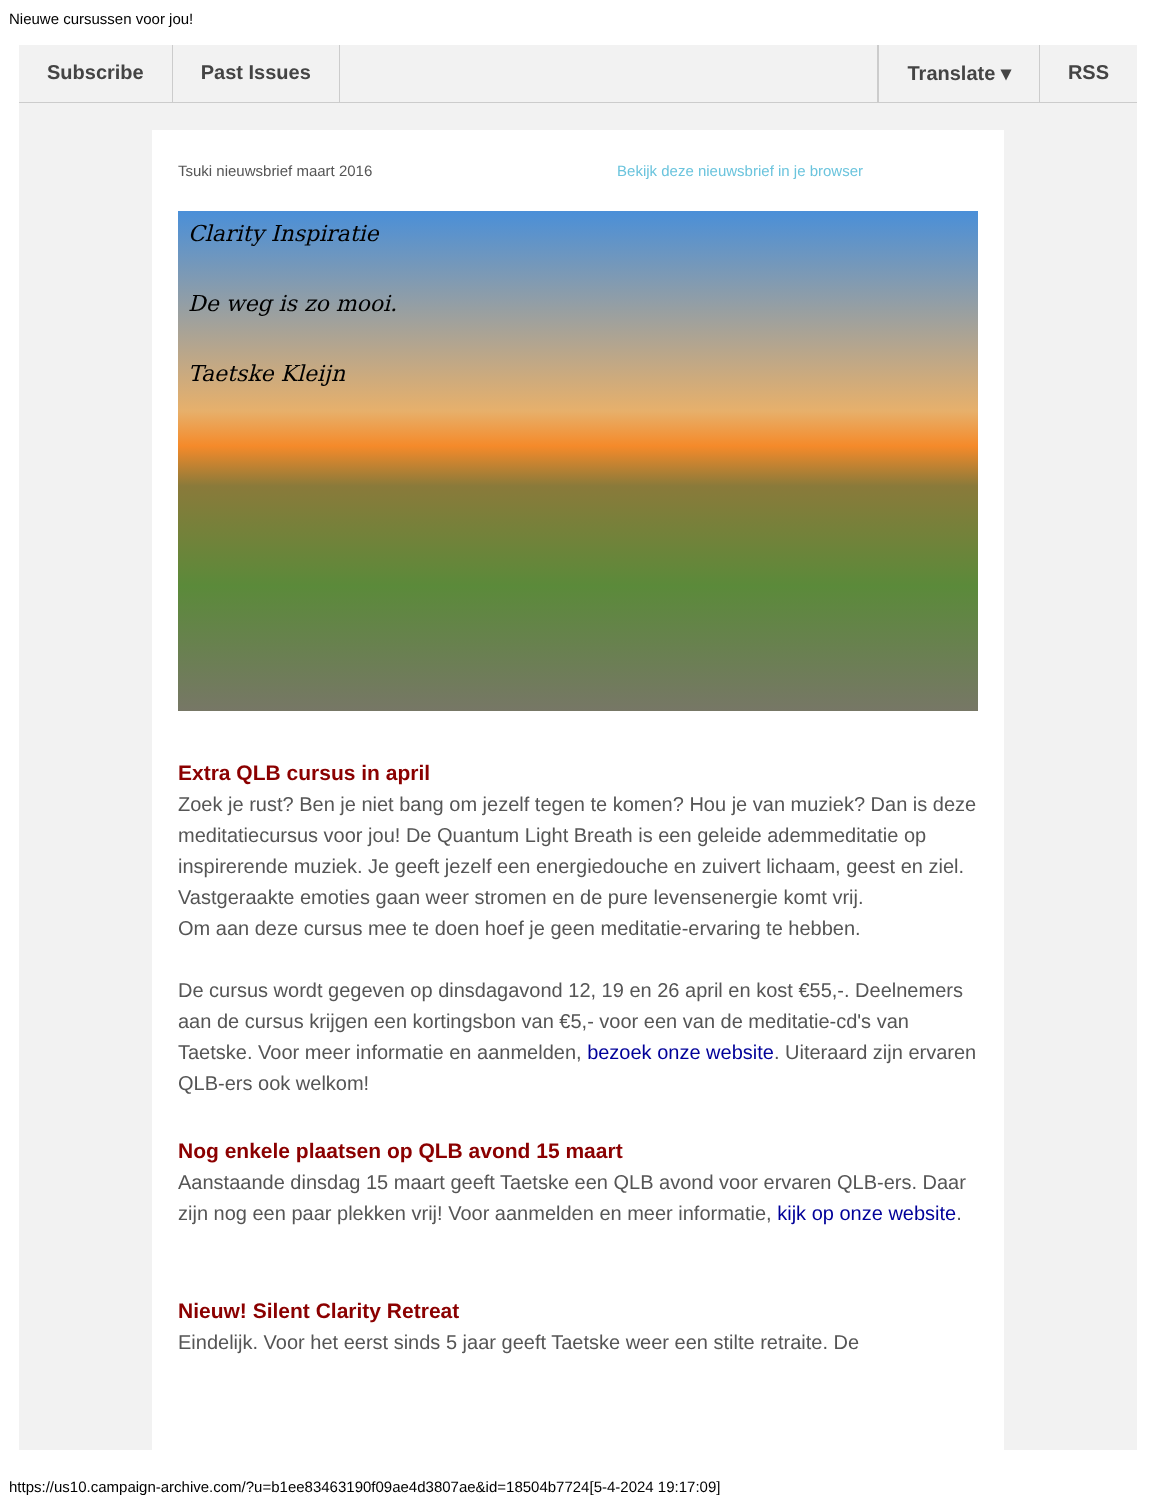Nieuwe cursussen voor jou!
Subscribe Past Issues Translate ▾ RSS
Tsuki nieuwsbrief maart 2016 Bekijk deze nieuwsbrief in je browser
Clarity Inspiratie
De weg is zo mooi.
Taetske Kleijn
Extra QLB cursus in april
Zoek je rust? Ben je niet bang om jezelf tegen te komen? Hou je van muziek? Dan is deze meditatiecursus voor jou! De Quantum Light Breath is een geleide ademmeditatie op inspirerende muziek. Je geeft jezelf een energiedouche en zuivert lichaam, geest en ziel. Vastgeraakte emoties gaan weer stromen en de pure levensenergie komt vrij.
Om aan deze cursus mee te doen hoef je geen meditatie-ervaring te hebben.
De cursus wordt gegeven op dinsdagavond 12, 19 en 26 april en kost €55,-. Deelnemers aan de cursus krijgen een kortingsbon van €5,- voor een van de meditatie-cd's van Taetske. Voor meer informatie en aanmelden, bezoek onze website. Uiteraard zijn ervaren QLB-ers ook welkom!
Nog enkele plaatsen op QLB avond 15 maart
Aanstaande dinsdag 15 maart geeft Taetske een QLB avond voor ervaren QLB-ers. Daar zijn nog een paar plekken vrij! Voor aanmelden en meer informatie, kijk op onze website.
Nieuw! Silent Clarity Retreat
Eindelijk. Voor het eerst sinds 5 jaar geeft Taetske weer een stilte retraite. De
https://us10.campaign-archive.com/?u=b1ee83463190f09ae4d3807ae&id=18504b7724[5-4-2024 19:17:09]